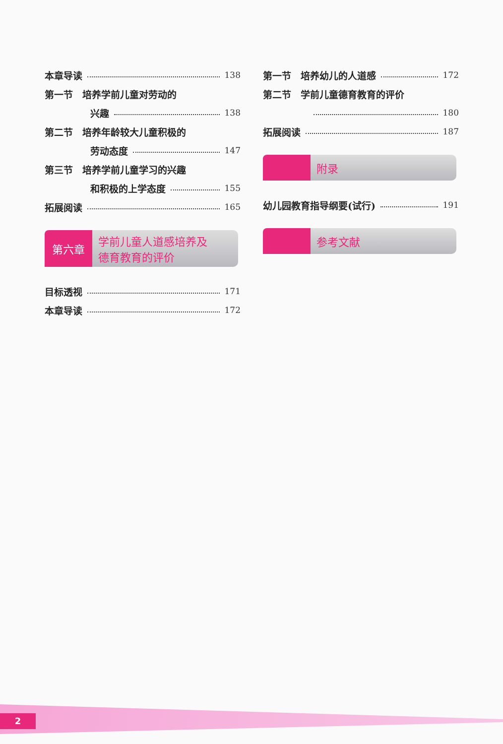本章导读 138
第一节　培养学前儿童对劳动的
兴趣 138
第二节　培养年龄较大儿童积极的
劳动态度 147
第三节　培养学前儿童学习的兴趣
和积极的上学态度 155
拓展阅读 165
第六章
学前儿童人道感培养及
德育教育的评价
目标透视 171
本章导读 172
第一节　培养幼儿的人道感 172
第二节　学前儿童德育教育的评价
180
拓展阅读 187
附录
幼儿园教育指导纲要(试行) 191
参考文献
2